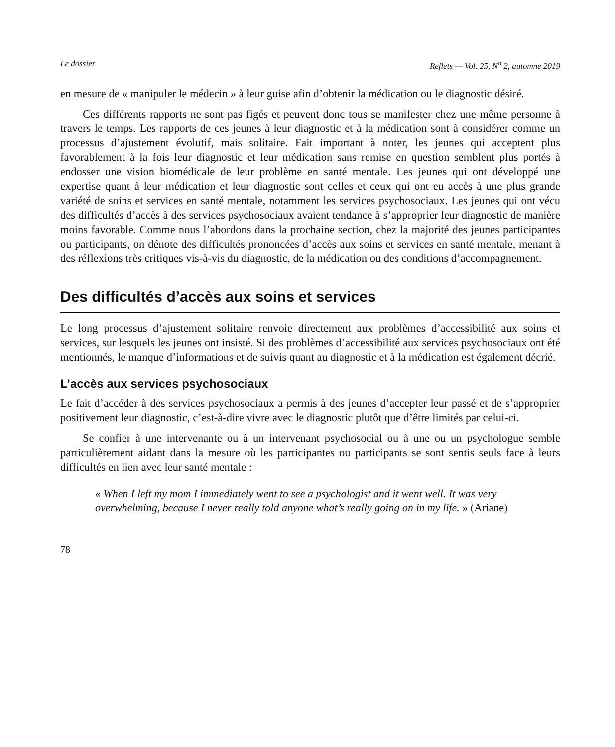Le dossier Reflets — Vol. 25, N<sup>o</sup> 2, automne 2019
en mesure de « manipuler le médecin » à leur guise afin d’obtenir la médication ou le diagnostic désiré.
Ces différents rapports ne sont pas figés et peuvent donc tous se manifester chez une même personne à travers le temps. Les rapports de ces jeunes à leur diagnostic et à la médication sont à considérer comme un processus d’ajustement évolutif, mais solitaire. Fait important à noter, les jeunes qui acceptent plus favorablement à la fois leur diagnostic et leur médication sans remise en question semblent plus portés à endosser une vision biomédicale de leur problème en santé mentale. Les jeunes qui ont développé une expertise quant à leur médication et leur diagnostic sont celles et ceux qui ont eu accès à une plus grande variété de soins et services en santé mentale, notamment les services psychosociaux. Les jeunes qui ont vécu des difficultés d’accès à des services psychosociaux avaient tendance à s’approprier leur diagnostic de manière moins favorable. Comme nous l’abordons dans la prochaine section, chez la majorité des jeunes participantes ou participants, on dénote des difficultés prononcées d’accès aux soins et services en santé mentale, menant à des réflexions très critiques vis-à-vis du diagnostic, de la médication ou des conditions d’accompagnement.
Des difficultés d’accès aux soins et services
Le long processus d’ajustement solitaire renvoie directement aux problèmes d’accessibilité aux soins et services, sur lesquels les jeunes ont insisté. Si des problèmes d’accessibilité aux services psychosociaux ont été mentionnés, le manque d’informations et de suivis quant au diagnostic et à la médication est également décrié.
L’accès aux services psychosociaux
Le fait d’accéder à des services psychosociaux a permis à des jeunes d’accepter leur passé et de s’approprier positivement leur diagnostic, c’est-à-dire vivre avec le diagnostic plutôt que d’être limités par celui-ci.
Se confier à une intervenante ou à un intervenant psychosocial ou à une ou un psychologue semble particulièrement aidant dans la mesure où les participantes ou participants se sont sentis seuls face à leurs difficultés en lien avec leur santé mentale :
« When I left my mom I immediately went to see a psychologist and it went well. It was very overwhelming, because I never really told anyone what’s really going on in my life. » (Ariane)
78